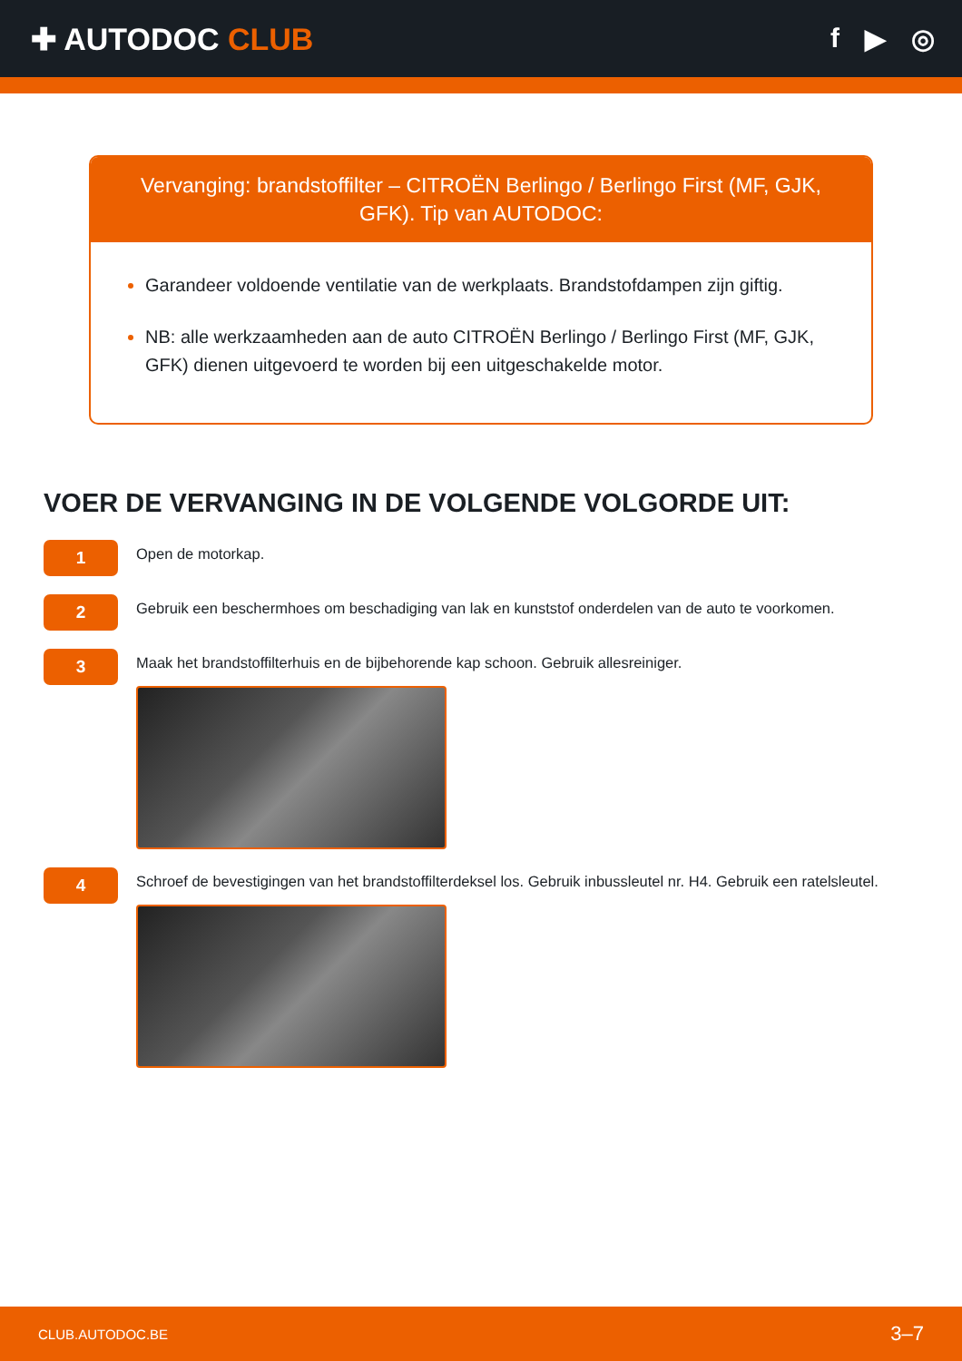✚ AUTODOC CLUB f ▶ ◎
Vervanging: brandstoffilter – CITROËN Berlingo / Berlingo First (MF, GJK, GFK). Tip van AUTODOC:
Garandeer voldoende ventilatie van de werkplaats. Brandstofdampen zijn giftig.
NB: alle werkzaamheden aan de auto CITROËN Berlingo / Berlingo First (MF, GJK, GFK) dienen uitgevoerd te worden bij een uitgeschakelde motor.
VOER DE VERVANGING IN DE VOLGENDE VOLGORDE UIT:
1
Open de motorkap.
2
Gebruik een beschermhoes om beschadiging van lak en kunststof onderdelen van de auto te voorkomen.
3
Maak het brandstoffilterhuis en de bijbehorende kap schoon. Gebruik allesreiniger.
4
Schroef de bevestigingen van het brandstoffilterdeksel los. Gebruik inbussleutel nr. H4. Gebruik een ratelsleutel.
CLUB.AUTODOC.BE 3–7